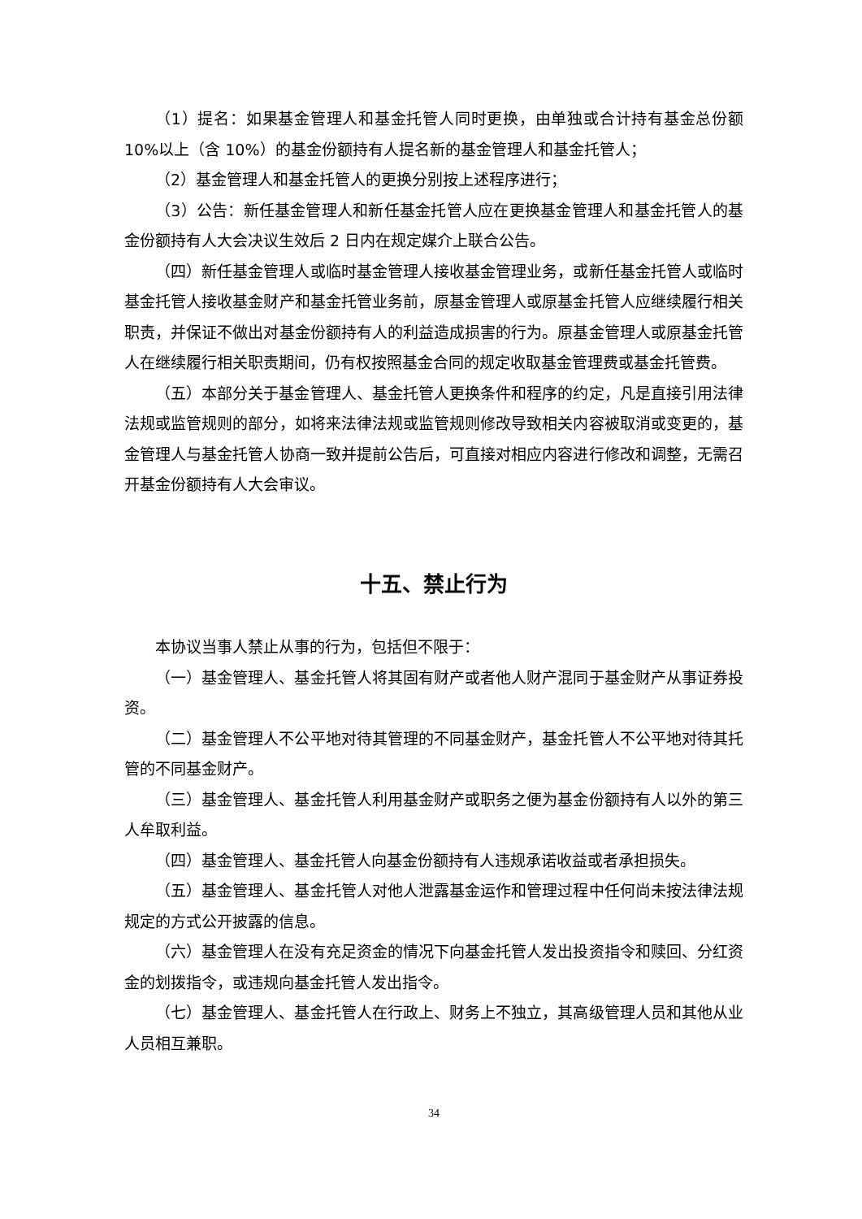（1）提名：如果基金管理人和基金托管人同时更换，由单独或合计持有基金总份额 10%以上（含 10%）的基金份额持有人提名新的基金管理人和基金托管人；
（2）基金管理人和基金托管人的更换分别按上述程序进行；
（3）公告：新任基金管理人和新任基金托管人应在更换基金管理人和基金托管人的基金份额持有人大会决议生效后 2 日内在规定媒介上联合公告。
（四）新任基金管理人或临时基金管理人接收基金管理业务，或新任基金托管人或临时基金托管人接收基金财产和基金托管业务前，原基金管理人或原基金托管人应继续履行相关职责，并保证不做出对基金份额持有人的利益造成损害的行为。原基金管理人或原基金托管人在继续履行相关职责期间，仍有权按照基金合同的规定收取基金管理费或基金托管费。
（五）本部分关于基金管理人、基金托管人更换条件和程序的约定，凡是直接引用法律法规或监管规则的部分，如将来法律法规或监管规则修改导致相关内容被取消或变更的，基金管理人与基金托管人协商一致并提前公告后，可直接对相应内容进行修改和调整，无需召开基金份额持有人大会审议。
十五、禁止行为
本协议当事人禁止从事的行为，包括但不限于：
（一）基金管理人、基金托管人将其固有财产或者他人财产混同于基金财产从事证券投资。
（二）基金管理人不公平地对待其管理的不同基金财产，基金托管人不公平地对待其托管的不同基金财产。
（三）基金管理人、基金托管人利用基金财产或职务之便为基金份额持有人以外的第三人牟取利益。
（四）基金管理人、基金托管人向基金份额持有人违规承诺收益或者承担损失。
（五）基金管理人、基金托管人对他人泄露基金运作和管理过程中任何尚未按法律法规规定的方式公开披露的信息。
（六）基金管理人在没有充足资金的情况下向基金托管人发出投资指令和赎回、分红资金的划拨指令，或违规向基金托管人发出指令。
（七）基金管理人、基金托管人在行政上、财务上不独立，其高级管理人员和其他从业人员相互兼职。
34